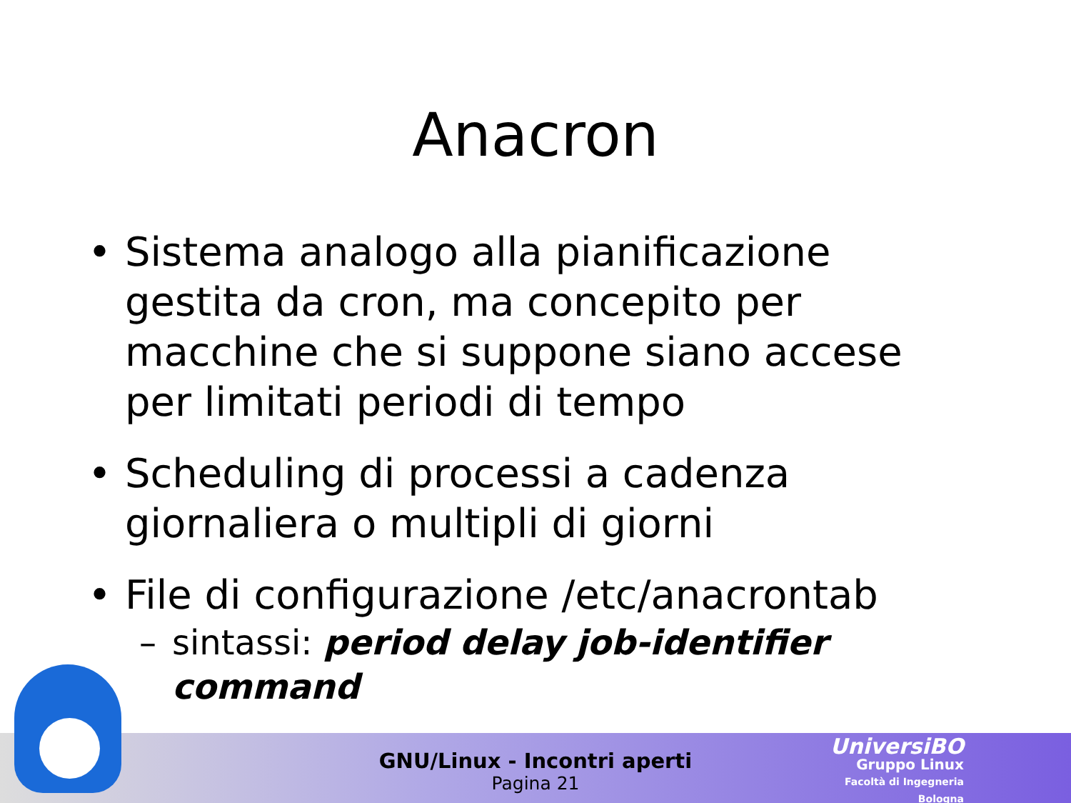Anacron
• Sistema analogo alla pianificazione gestita da cron, ma concepito per macchine che si suppone siano accese per limitati periodi di tempo
• Scheduling di processi a cadenza giornaliera o multipli di giorni
• File di configurazione /etc/anacrontab
– sintassi: period delay job-identifier command
GNU/Linux - Incontri aperti
Pagina 21
UniversiBO
Gruppo Linux
Facoltà di Ingegneria
Bologna